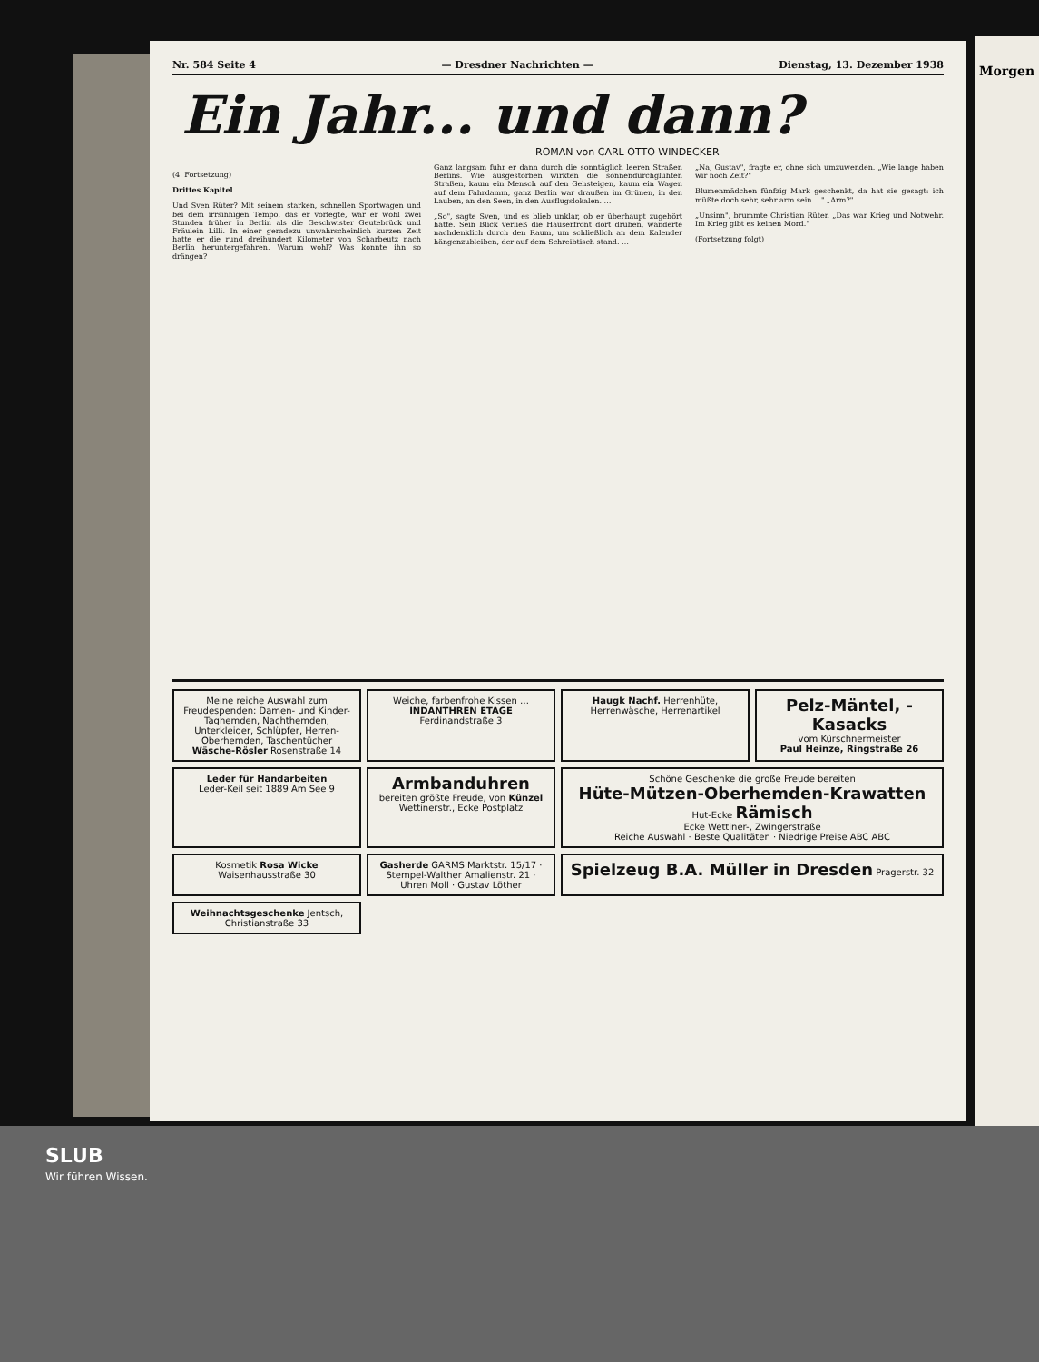Nr. 584 Seite 4 — Dresdner Nachrichten — Dienstag, 13. Dezember 1938
Ein Jahr... und dann?
ROMAN von CARL OTTO WINDECKER
(4. Fortsetzung)
Drittes Kapitel
Und Sven Rüter? Mit seinem starken, schnellen Sportwagen und bei dem irrsinnigen Tempo, das er vorlegte, war er wohl zwei Stunden früher in Berlin als die Geschwister Geutebrück und Fräulein Lilli. In einer geradezu unwahrscheinlich kurzen Zeit hatte er die rund dreihundert Kilometer von Scharbeutz nach Berlin heruntergefahren. Warum wohl? Was konnte ihn so drängen?
Ganz langsam fuhr er dann durch die sonntäglich leeren Straßen Berlins. Wie ausgestorben wirkten die sonnendurchglühten Straßen, kaum ein Mensch auf den Gehsteigen, kaum ein Wagen auf dem Fahrdamm, ganz Berlin war draußen im Grünen, in den Lauben, an den Seen, in den Ausflugslokalen. …
„So", sagte Sven, und es blieb unklar, ob er überhaupt zugehört hatte. Sein Blick verließ die Häuserfront dort drüben, wanderte nachdenklich durch den Raum, um schließlich an dem Kalender hängenzubleiben, der auf dem Schreibtisch stand. …
„Na, Gustav", fragte er, ohne sich umzuwenden. „Wie lange haben wir noch Zeit?"
Blumenmädchen fünfzig Mark geschenkt, da hat sie gesagt: ich müßte doch sehr, sehr arm sein …" „Arm?" …
„Unsinn", brummte Christian Rüter. „Das war Krieg und Notwehr. Im Krieg gibt es keinen Mord."
(Fortsetzung folgt)
Meine reiche Auswahl zum Freudespenden: Damen- und Kinder-Taghemden, Nachthemden, Unterkleider, Schlüpfer, Herren-Oberhemden, Taschentücher
Wäsche-Rösler Rosenstraße 14
Weiche, farbenfrohe Kissen …
INDANTHREN ETAGE
Ferdinandstraße 3
Haugk Nachf. Herrenhüte, Herrenwäsche, Herrenartikel
Pelz-Mäntel, -Kasacks
vom Kürschnermeister
Paul Heinze, Ringstraße 26
Leder für Handarbeiten
Leder-Keil seit 1889 Am See 9
Armbanduhren
bereiten größte Freude, von Künzel Wettinerstr., Ecke Postplatz
Schöne Geschenke die große Freude bereiten
Hüte-Mützen-Oberhemden-Krawatten
Hut-Ecke Rämisch
Ecke Wettiner-, Zwingerstraße
Reiche Auswahl · Beste Qualitäten · Niedrige Preise ABC ABC
Kosmetik Rosa Wicke Waisenhausstraße 30
Gasherde GARMS Marktstr. 15/17 · Stempel-Walther Amalienstr. 21 · Uhren Moll · Gustav Löther
Spielzeug B.A. Müller in Dresden Pragerstr. 32
Weihnachtsgeschenke Jentsch, Christianstraße 33
Morgen
SLUB
Wir führen Wissen.